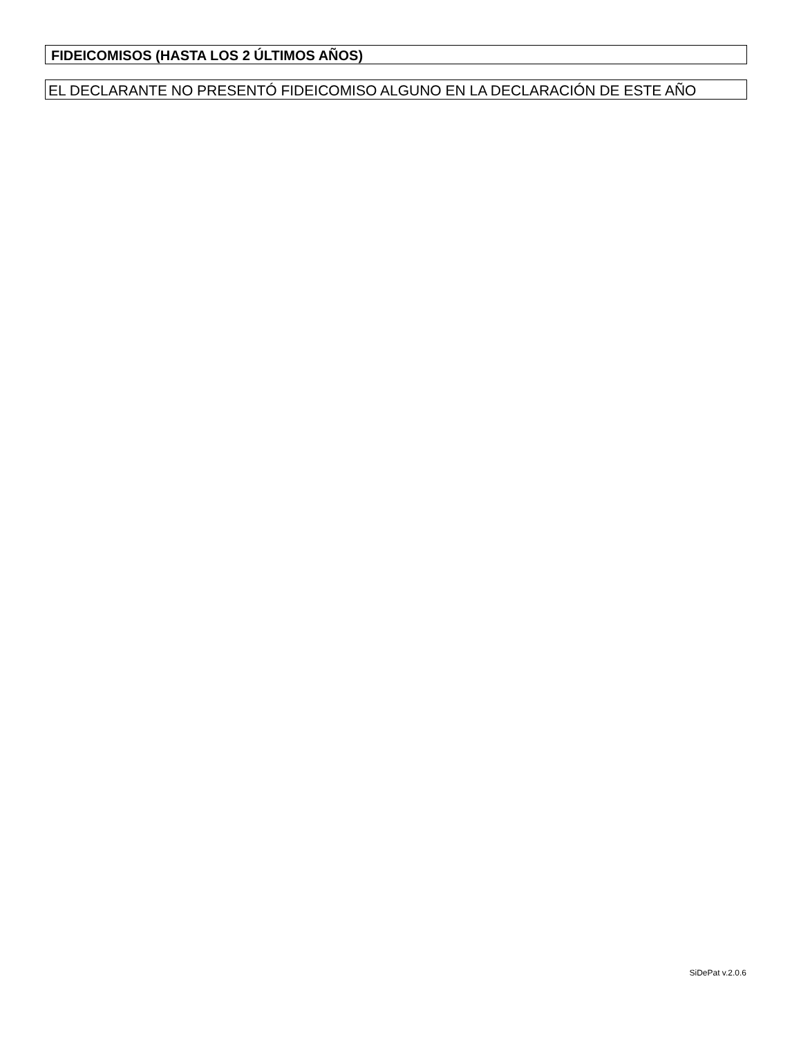FIDEICOMISOS (HASTA LOS 2 ÚLTIMOS AÑOS)
EL DECLARANTE NO PRESENTÓ FIDEICOMISO ALGUNO EN LA DECLARACIÓN DE ESTE AÑO
SiDePat v.2.0.6